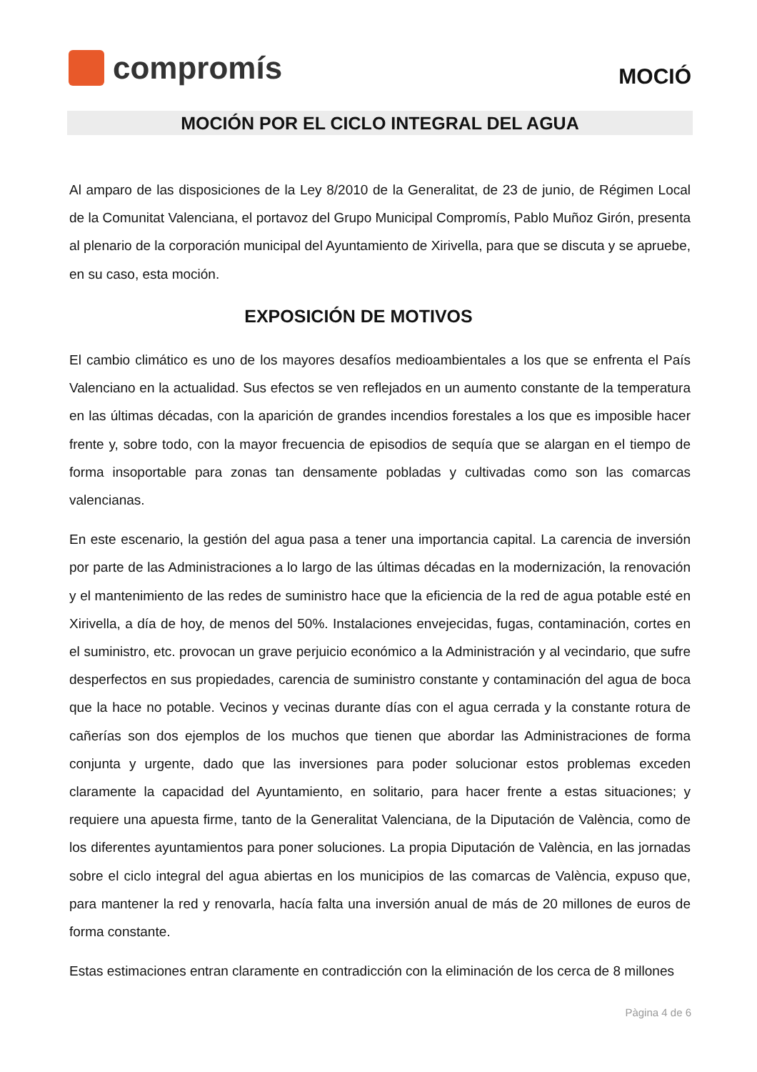compromís
MOCIÓ
MOCIÓN POR EL CICLO INTEGRAL DEL AGUA
Al amparo de las disposiciones de la Ley 8/2010 de la Generalitat, de 23 de junio, de Régimen Local de la Comunitat Valenciana, el portavoz del Grupo Municipal Compromís, Pablo Muñoz Girón, presenta al plenario de la corporación municipal del Ayuntamiento de Xirivella, para que se discuta y se apruebe, en su caso, esta moción.
EXPOSICIÓN DE MOTIVOS
El cambio climático es uno de los mayores desafíos medioambientales a los que se enfrenta el País Valenciano en la actualidad. Sus efectos se ven reflejados en un aumento constante de la temperatura en las últimas décadas, con la aparición de grandes incendios forestales a los que es imposible hacer frente y, sobre todo, con la mayor frecuencia de episodios de sequía que se alargan en el tiempo de forma insoportable para zonas tan densamente pobladas y cultivadas como son las comarcas valencianas.
En este escenario, la gestión del agua pasa a tener una importancia capital. La carencia de inversión por parte de las Administraciones a lo largo de las últimas décadas en la modernización, la renovación y el mantenimiento de las redes de suministro hace que la eficiencia de la red de agua potable esté en Xirivella, a día de hoy, de menos del 50%. Instalaciones envejecidas, fugas, contaminación, cortes en el suministro, etc. provocan un grave perjuicio económico a la Administración y al vecindario, que sufre desperfectos en sus propiedades, carencia de suministro constante y contaminación del agua de boca que la hace no potable. Vecinos y vecinas durante días con el agua cerrada y la constante rotura de cañerías son dos ejemplos de los muchos que tienen que abordar las Administraciones de forma conjunta y urgente, dado que las inversiones para poder solucionar estos problemas exceden claramente la capacidad del Ayuntamiento, en solitario, para hacer frente a estas situaciones; y requiere una apuesta firme, tanto de la Generalitat Valenciana, de la Diputación de València, como de los diferentes ayuntamientos para poner soluciones. La propia Diputación de València, en las jornadas sobre el ciclo integral del agua abiertas en los municipios de las comarcas de València, expuso que, para mantener la red y renovarla, hacía falta una inversión anual de más de 20 millones de euros de forma constante.
Estas estimaciones entran claramente en contradicción con la eliminación de los cerca de 8 millones
Pàgina 4 de 6